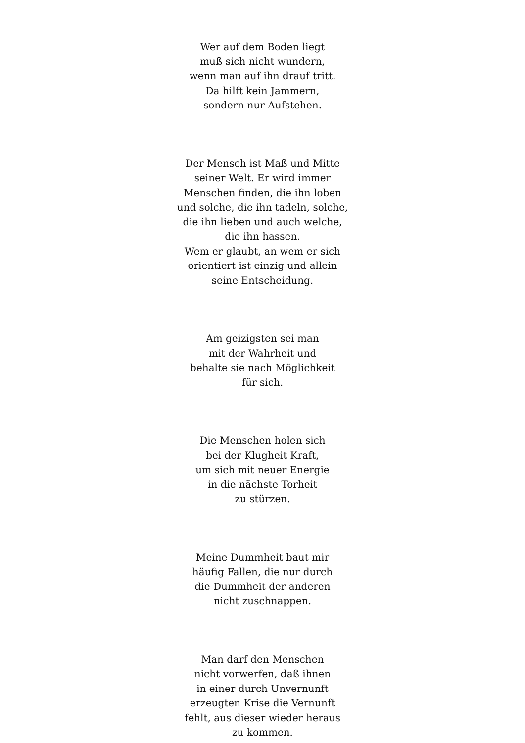Wer auf dem Boden liegt
muß sich nicht wundern,
wenn man auf ihn drauf tritt.
Da hilft kein Jammern,
sondern nur Aufstehen.
Der Mensch ist Maß und Mitte
seiner Welt. Er wird immer
Menschen finden, die ihn loben
und solche, die ihn tadeln, solche,
die ihn lieben und auch welche,
die ihn hassen.
Wem er glaubt, an wem er sich
orientiert ist einzig und allein
seine Entscheidung.
Am geizigsten sei man
mit der Wahrheit und
behalte sie nach Möglichkeit
für sich.
Die Menschen holen sich
bei der Klugheit Kraft,
um sich mit neuer Energie
in die nächste Torheit
zu stürzen.
Meine Dummheit baut mir
häufig Fallen, die nur durch
die Dummheit der anderen
nicht zuschnappen.
Man darf den Menschen
nicht vorwerfen, daß ihnen
in einer durch Unvernunft
erzeugten Krise die Vernunft
fehlt, aus dieser wieder heraus
zu kommen.